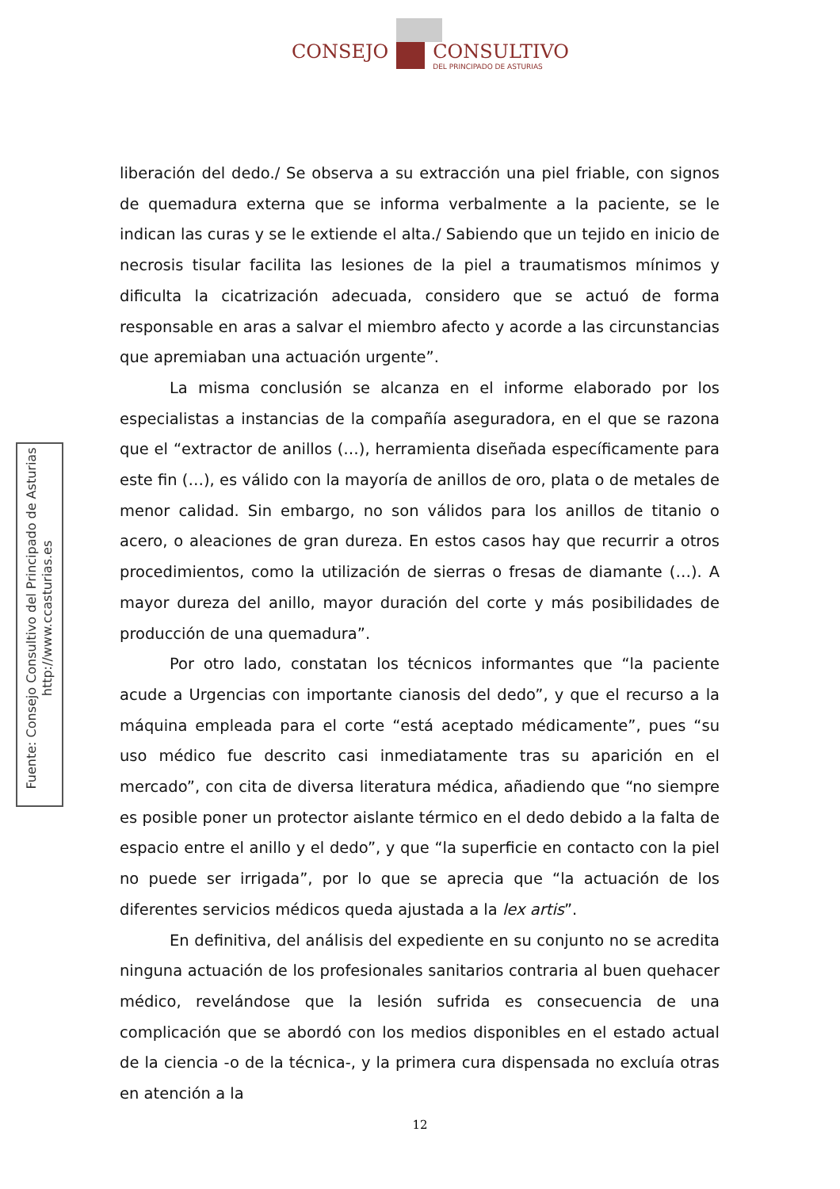CONSEJO
CONSULTIVO
DEL PRINCIPADO DE ASTURIAS
Fuente: Consejo Consultivo del Principado de Asturias
http://www.ccasturias.es
liberación del dedo./ Se observa a su extracción una piel friable, con signos de quemadura externa que se informa verbalmente a la paciente, se le indican las curas y se le extiende el alta./ Sabiendo que un tejido en inicio de necrosis tisular facilita las lesiones de la piel a traumatismos mínimos y dificulta la cicatrización adecuada, considero que se actuó de forma responsable en aras a salvar el miembro afecto y acorde a las circunstancias que apremiaban una actuación urgente”.
La misma conclusión se alcanza en el informe elaborado por los especialistas a instancias de la compañía aseguradora, en el que se razona que el “extractor de anillos (…), herramienta diseñada específicamente para este fin (…), es válido con la mayoría de anillos de oro, plata o de metales de menor calidad. Sin embargo, no son válidos para los anillos de titanio o acero, o aleaciones de gran dureza. En estos casos hay que recurrir a otros procedimientos, como la utilización de sierras o fresas de diamante (…). A mayor dureza del anillo, mayor duración del corte y más posibilidades de producción de una quemadura”.
Por otro lado, constatan los técnicos informantes que “la paciente acude a Urgencias con importante cianosis del dedo”, y que el recurso a la máquina empleada para el corte “está aceptado médicamente”, pues “su uso médico fue descrito casi inmediatamente tras su aparición en el mercado”, con cita de diversa literatura médica, añadiendo que “no siempre es posible poner un protector aislante térmico en el dedo debido a la falta de espacio entre el anillo y el dedo”, y que “la superficie en contacto con la piel no puede ser irrigada”, por lo que se aprecia que “la actuación de los diferentes servicios médicos queda ajustada a la lex artis”.
En definitiva, del análisis del expediente en su conjunto no se acredita ninguna actuación de los profesionales sanitarios contraria al buen quehacer médico, revelándose que la lesión sufrida es consecuencia de una complicación que se abordó con los medios disponibles en el estado actual de la ciencia -o de la técnica-, y la primera cura dispensada no excluía otras en atención a la
12